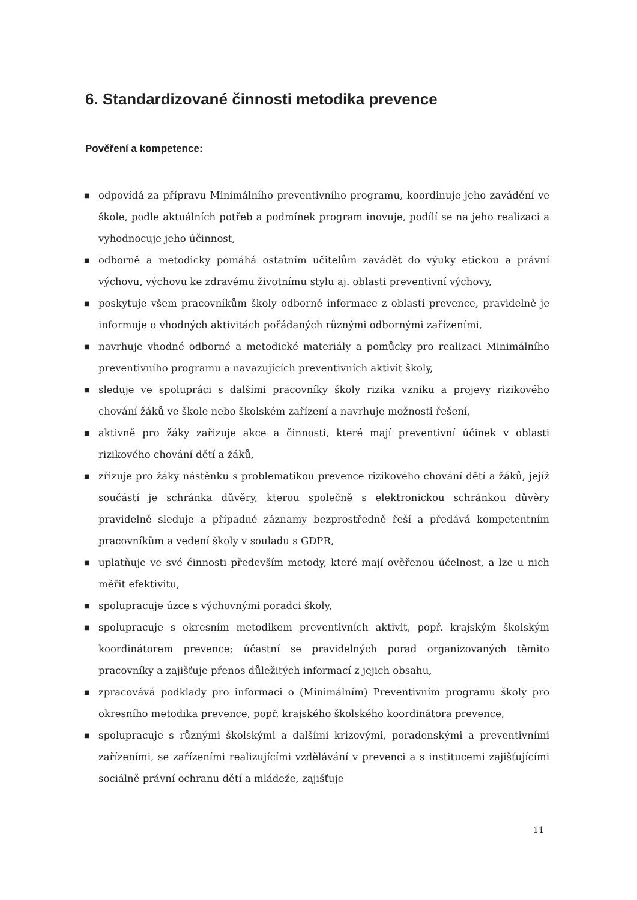6. Standardizované činnosti metodika prevence
Pověření a kompetence:
■ odpovídá za přípravu Minimálního preventivního programu, koordinuje jeho zavádění ve škole, podle aktuálních potřeb a podmínek program inovuje, podílí se na jeho realizaci a vyhodnocuje jeho účinnost,
■ odborně a metodicky pomáhá ostatním učitelům zavádět do výuky etickou a právní výchovu, výchovu ke zdravému životnímu stylu aj. oblasti preventivní výchovy,
■ poskytuje všem pracovníkům školy odborné informace z oblasti prevence, pravidelně je informuje o vhodných aktivitách pořádaných různými odbornými zařízeními,
■ navrhuje vhodné odborné a metodické materiály a pomůcky pro realizaci Minimálního preventivního programu a navazujících preventivních aktivit školy,
■ sleduje ve spolupráci s dalšími pracovníky školy rizika vzniku a projevy rizikového chování žáků ve škole nebo školském zařízení a navrhuje možnosti řešení,
■ aktivně pro žáky zařizuje akce a činnosti, které mají preventivní účinek v oblasti rizikového chování dětí a žáků,
■ zřizuje pro žáky nástěnku s problematikou prevence rizikového chování dětí a žáků, jejíž součástí je schránka důvěry, kterou společně s elektronickou schránkou důvěry pravidelně sleduje a případné záznamy bezprostředně řeší a předává kompetentním pracovníkům a vedení školy v souladu s GDPR,
■ uplatňuje ve své činnosti především metody, které mají ověřenou účelnost, a lze u nich měřit efektivitu,
■ spolupracuje úzce s výchovnými poradci školy,
■ spolupracuje s okresním metodikem preventivních aktivit, popř. krajským školským koordinátorem prevence; účastní se pravidelných porad organizovaných těmito pracovníky a zajišťuje přenos důležitých informací z jejich obsahu,
■ zpracovává podklady pro informaci o (Minimálním) Preventivním programu školy pro okresního metodika prevence, popř. krajského školského koordinátora prevence,
■ spolupracuje s různými školskými a dalšími krizovými, poradenskými a preventivními zařízeními, se zařízeními realizujícími vzdělávání v prevenci a s institucemi zajišťujícími sociálně právní ochranu dětí a mládeže, zajišťuje
11